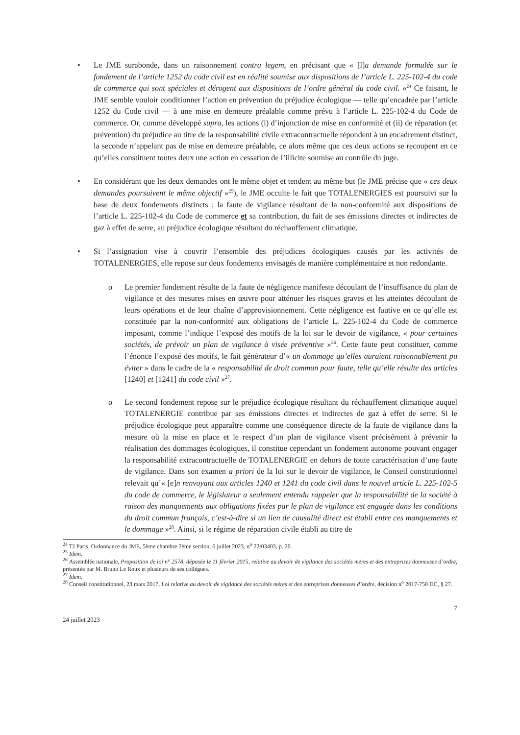• Le JME surabonde, dans un raisonnement contra legem, en précisant que « [l]a demande formulée sur le fondement de l’article 1252 du code civil est en réalité soumise aux dispositions de l’article L. 225-102-4 du code de commerce qui sont spéciales et dérogent aux dispositions de l’ordre général du code civil. »<sup>24</sup> Ce faisant, le JME semble vouloir conditionner l’action en prévention du préjudice écologique — telle qu’encadrée par l’article 1252 du Code civil — à une mise en demeure préalable comme prévu à l’article L. 225-102-4 du Code de commerce. Or, comme développé supra, les actions (i) d’injonction de mise en conformité et (ii) de réparation (et prévention) du préjudice au titre de la responsabilité civile extracontractuelle répondent à un encadrement distinct, la seconde n’appelant pas de mise en demeure préalable, ce alors même que ces deux actions se recoupent en ce qu’elles constituent toutes deux une action en cessation de l’illicite soumise au contrôle du juge.
• En considérant que les deux demandes ont le même objet et tendent au même but (le JME précise que « ces deux demandes poursuivent le même objectif »<sup>25</sup>), le JME occulte le fait que TOTALENERGIES est poursuivi sur la base de deux fondements distincts : la faute de vigilance résultant de la non-conformité aux dispositions de l’article L. 225-102-4 du Code de commerce et sa contribution, du fait de ses émissions directes et indirectes de gaz à effet de serre, au préjudice écologique résultant du réchauffement climatique.
• Si l’assignation vise à couvrir l’ensemble des préjudices écologiques causés par les activités de TOTALENERGIES, elle repose sur deux fondements envisagés de manière complémentaire et non redondante.
o Le premier fondement résulte de la faute de négligence manifeste découlant de l’insuffisance du plan de vigilance et des mesures mises en œuvre pour atténuer les risques graves et les atteintes découlant de leurs opérations et de leur chaîne d’approvisionnement. Cette négligence est fautive en ce qu’elle est constituée par la non-conformité aux obligations de l’article L. 225-102-4 du Code de commerce imposant, comme l’indique l’exposé des motifs de la loi sur le devoir de vigilance, « pour certaines sociétés, de prévoir un plan de vigilance à visée préventive »<sup>26</sup>. Cette faute peut constituer, comme l’énonce l’exposé des motifs, le fait générateur d’« un dommage qu’elles auraient raisonnablement pu éviter » dans le cadre de la « responsabilité de droit commun pour faute, telle qu’elle résulte des articles [1240] et [1241] du code civil »<sup>27</sup>.
o Le second fondement repose sur le préjudice écologique résultant du réchauffement climatique auquel TOTALENERGIE contribue par ses émissions directes et indirectes de gaz à effet de serre. Si le préjudice écologique peut apparaître comme une conséquence directe de la faute de vigilance dans la mesure où la mise en place et le respect d’un plan de vigilance visent précisément à prévenir la réalisation des dommages écologiques, il constitue cependant un fondement autonome pouvant engager la responsabilité extracontractuelle de TOTALENERGIE en dehors de toute caractérisation d’une faute de vigilance. Dans son examen a priori de la loi sur le devoir de vigilance, le Conseil constitutionnel relevait qu’« [e]n renvoyant aux articles 1240 et 1241 du code civil dans le nouvel article L. 225-102-5 du code de commerce, le législateur a seulement entendu rappeler que la responsabilité de la société à raison des manquements aux obligations fixées par le plan de vigilance est engagée dans les conditions du droit commun français, c’est-à-dire si un lien de causalité direct est établi entre ces manquements et le dommage »<sup>28</sup>. Ainsi, si le régime de réparation civile établi au titre de
<sup>24</sup> TJ Paris, Ordonnance du JME, 5ème chambre 2ème section, 6 juillet 2023, n<sup>o</sup> 22/03403, p. 20.
<sup>25</sup> Idem.
<sup>26</sup> Assemblée nationale, Proposition de loi n° 2578, déposée le 11 février 2015, relative au devoir de vigilance des sociétés mères et des entreprises donneuses d’ordre, présentée par M. Bruno Le Roux et plusieurs de ses collègues.
<sup>27</sup> Idem.
<sup>28</sup> Conseil constitutionnel, 23 mars 2017, Loi relative au devoir de vigilance des sociétés mères et des entreprises donneuses d’ordre, décision n<sup>o</sup> 2017-750 DC, § 27.
7
24 juillet 2023